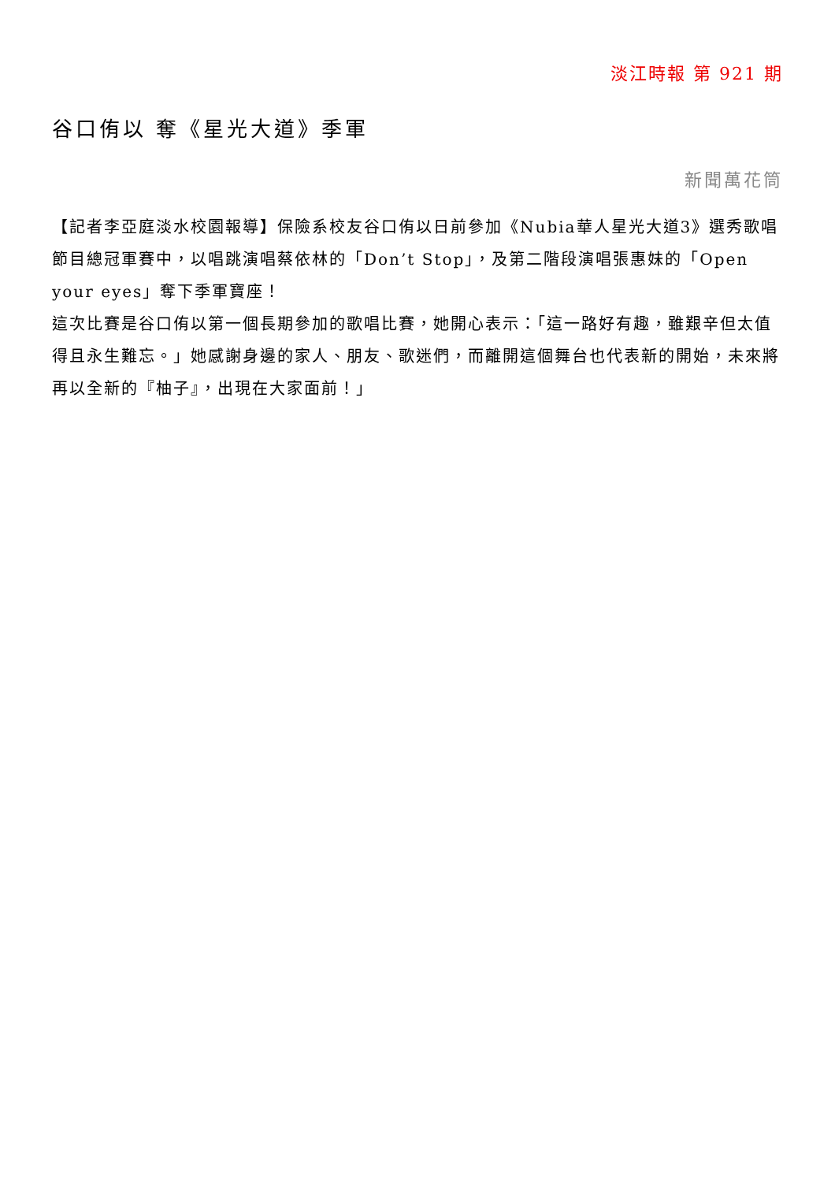淡江時報 第 921 期
谷口侑以 奪《星光大道》季軍
新聞萬花筒
【記者李亞庭淡水校園報導】保險系校友谷口侑以日前參加《Nubia華人星光大道3》選秀歌唱節目總冠軍賽中，以唱跳演唱蔡依林的「Don’t Stop」，及第二階段演唱張惠妹的「Open your eyes」奪下季軍寶座！
這次比賽是谷口侑以第一個長期參加的歌唱比賽，她開心表示：「這一路好有趣，雖艱辛但太值得且永生難忘。」她感謝身邊的家人、朋友、歌迷們，而離開這個舞台也代表新的開始，未來將再以全新的『柚子』，出現在大家面前！」